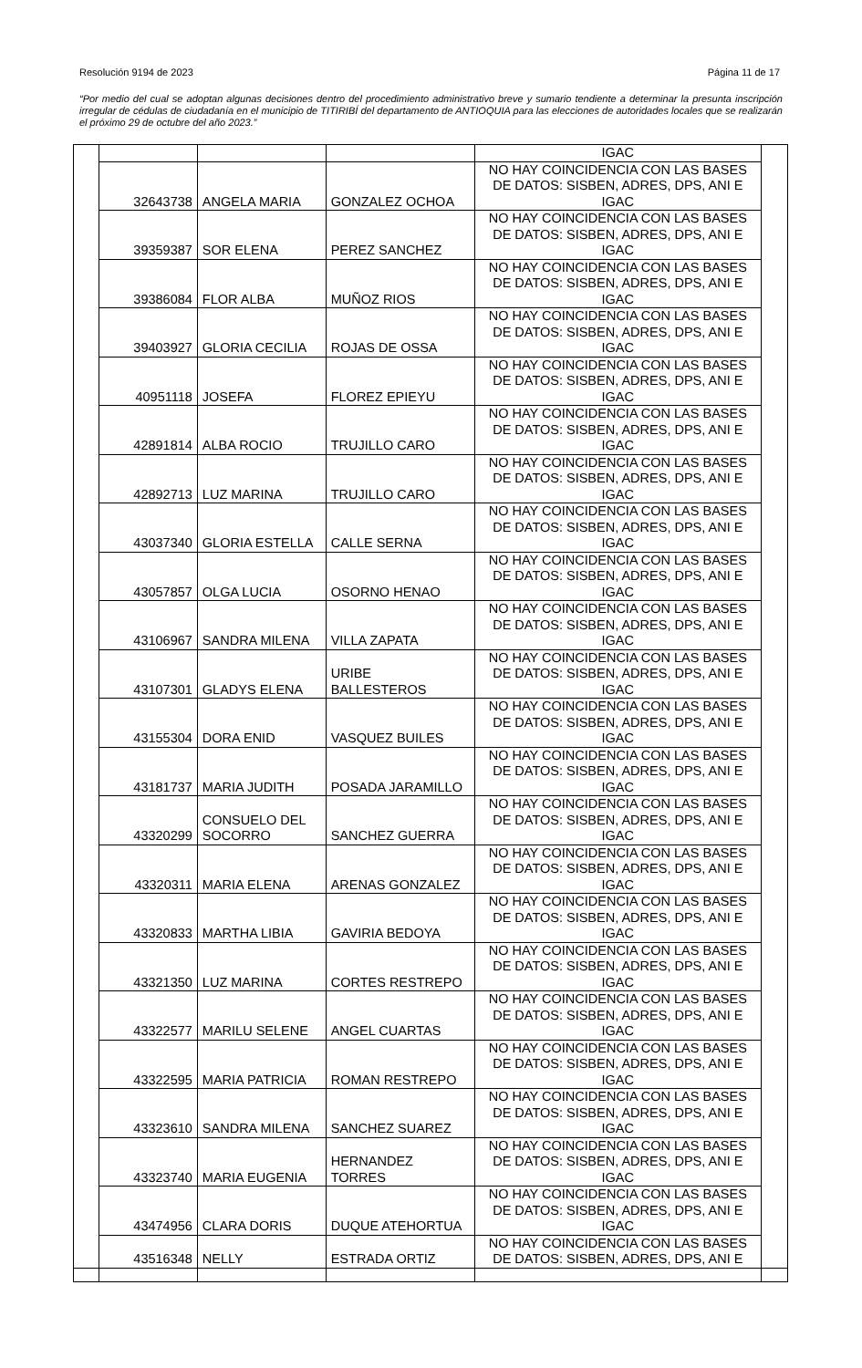Resolución 9194 de 2023 Página 11 de 17
“Por medio del cual se adoptan algunas decisiones dentro del procedimiento administrativo breve y sumario tendiente a determinar la presunta inscripción irregular de cédulas de ciudadanía en el municipio de TITIRIBÍ del departamento de ANTIOQUIA para las elecciones de autoridades locales que se realizarán el próximo 29 de octubre del año 2023.”
| | | | | IGAC | |
| | 32643738 | ANGELA MARIA | GONZALEZ OCHOA | NO HAY COINCIDENCIA CON LAS BASES DE DATOS: SISBEN, ADRES, DPS, ANI E IGAC | |
| | 39359387 | SOR ELENA | PEREZ SANCHEZ | NO HAY COINCIDENCIA CON LAS BASES DE DATOS: SISBEN, ADRES, DPS, ANI E IGAC | |
| | 39386084 | FLOR ALBA | MUÑOZ RIOS | NO HAY COINCIDENCIA CON LAS BASES DE DATOS: SISBEN, ADRES, DPS, ANI E IGAC | |
| | 39403927 | GLORIA CECILIA | ROJAS DE OSSA | NO HAY COINCIDENCIA CON LAS BASES DE DATOS: SISBEN, ADRES, DPS, ANI E IGAC | |
| | 40951118 | JOSEFA | FLOREZ EPIEYU | NO HAY COINCIDENCIA CON LAS BASES DE DATOS: SISBEN, ADRES, DPS, ANI E IGAC | |
| | 42891814 | ALBA ROCIO | TRUJILLO CARO | NO HAY COINCIDENCIA CON LAS BASES DE DATOS: SISBEN, ADRES, DPS, ANI E IGAC | |
| | 42892713 | LUZ MARINA | TRUJILLO CARO | NO HAY COINCIDENCIA CON LAS BASES DE DATOS: SISBEN, ADRES, DPS, ANI E IGAC | |
| | 43037340 | GLORIA ESTELLA | CALLE SERNA | NO HAY COINCIDENCIA CON LAS BASES DE DATOS: SISBEN, ADRES, DPS, ANI E IGAC | |
| | 43057857 | OLGA LUCIA | OSORNO HENAO | NO HAY COINCIDENCIA CON LAS BASES DE DATOS: SISBEN, ADRES, DPS, ANI E IGAC | |
| | 43106967 | SANDRA MILENA | VILLA ZAPATA | NO HAY COINCIDENCIA CON LAS BASES DE DATOS: SISBEN, ADRES, DPS, ANI E IGAC | |
| | 43107301 | GLADYS ELENA | URIBE BALLESTEROS | NO HAY COINCIDENCIA CON LAS BASES DE DATOS: SISBEN, ADRES, DPS, ANI E IGAC | |
| | 43155304 | DORA ENID | VASQUEZ BUILES | NO HAY COINCIDENCIA CON LAS BASES DE DATOS: SISBEN, ADRES, DPS, ANI E IGAC | |
| | 43181737 | MARIA JUDITH | POSADA JARAMILLO | NO HAY COINCIDENCIA CON LAS BASES DE DATOS: SISBEN, ADRES, DPS, ANI E IGAC | |
| | 43320299 | CONSUELO DEL SOCORRO | SANCHEZ GUERRA | NO HAY COINCIDENCIA CON LAS BASES DE DATOS: SISBEN, ADRES, DPS, ANI E IGAC | |
| | 43320311 | MARIA ELENA | ARENAS GONZALEZ | NO HAY COINCIDENCIA CON LAS BASES DE DATOS: SISBEN, ADRES, DPS, ANI E IGAC | |
| | 43320833 | MARTHA LIBIA | GAVIRIA BEDOYA | NO HAY COINCIDENCIA CON LAS BASES DE DATOS: SISBEN, ADRES, DPS, ANI E IGAC | |
| | 43321350 | LUZ MARINA | CORTES RESTREPO | NO HAY COINCIDENCIA CON LAS BASES DE DATOS: SISBEN, ADRES, DPS, ANI E IGAC | |
| | 43322577 | MARILU SELENE | ANGEL CUARTAS | NO HAY COINCIDENCIA CON LAS BASES DE DATOS: SISBEN, ADRES, DPS, ANI E IGAC | |
| | 43322595 | MARIA PATRICIA | ROMAN RESTREPO | NO HAY COINCIDENCIA CON LAS BASES DE DATOS: SISBEN, ADRES, DPS, ANI E IGAC | |
| | 43323610 | SANDRA MILENA | SANCHEZ SUAREZ | NO HAY COINCIDENCIA CON LAS BASES DE DATOS: SISBEN, ADRES, DPS, ANI E IGAC | |
| | 43323740 | MARIA EUGENIA | HERNANDEZ TORRES | NO HAY COINCIDENCIA CON LAS BASES DE DATOS: SISBEN, ADRES, DPS, ANI E IGAC | |
| | 43474956 | CLARA DORIS | DUQUE ATEHORTUA | NO HAY COINCIDENCIA CON LAS BASES DE DATOS: SISBEN, ADRES, DPS, ANI E IGAC | |
| | 43516348 | NELLY | ESTRADA ORTIZ | NO HAY COINCIDENCIA CON LAS BASES DE DATOS: SISBEN, ADRES, DPS, ANI E | |